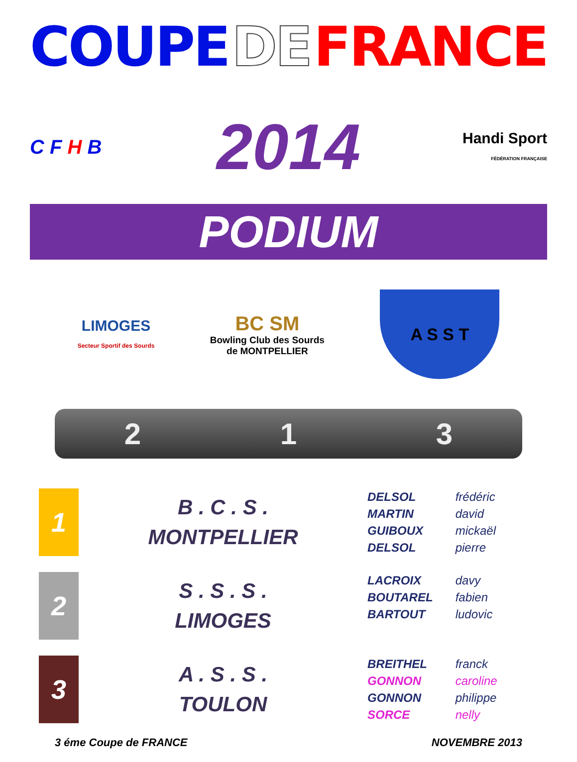COUPE DE FRANCE
C F H B
2014
Handi Sport
FÉDÉRATION FRANÇAISE
PODIUM
LIMOGES
Secteur Sportif des Sourds
BC SM
Bowling Club des Sourds
de MONTPELLIER
A S S T
2 1 3
| 1 | B . C . S . MONTPELLIER | DELSOL frédéric MARTIN david GUIBOUX mickaël DELSOL pierre |
| 2 | S . S . S . LIMOGES | LACROIX davy BOUTAREL fabien BARTOUT ludovic |
| 3 | A . S . S . TOULON | BREITHEL franck GONNON caroline GONNON philippe SORCE nelly |
3 éme Coupe de FRANCE NOVEMBRE 2013